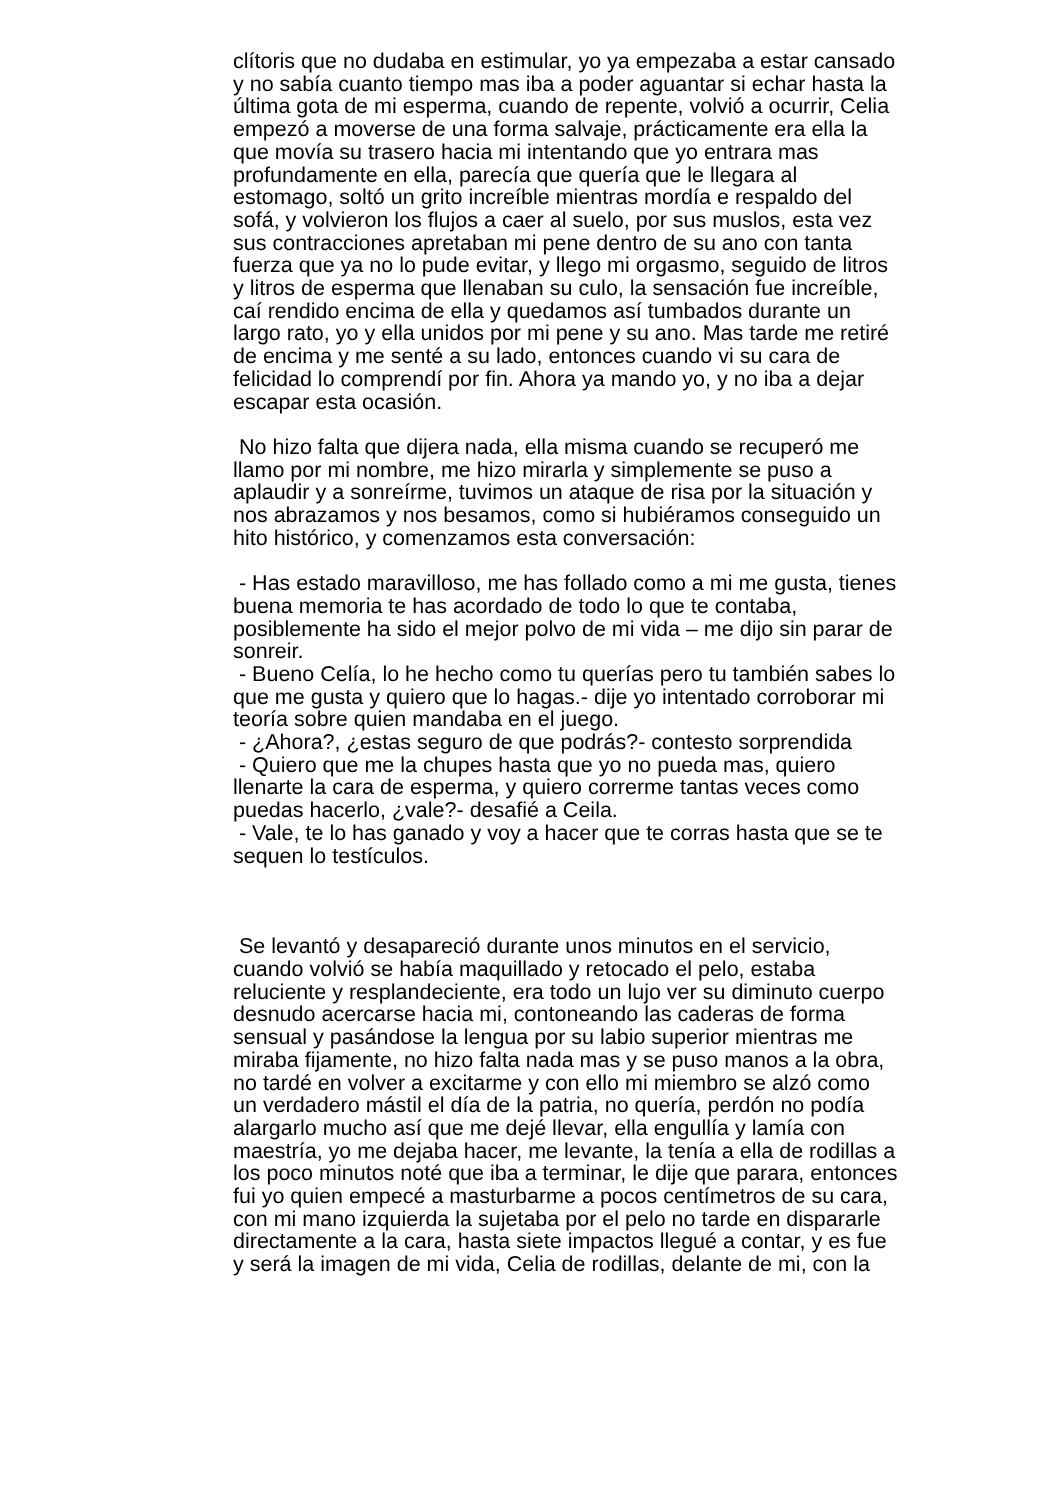clítoris que no dudaba en estimular, yo ya empezaba a estar cansado
y no sabía cuanto tiempo mas iba a poder aguantar si echar hasta la
última gota de mi esperma, cuando de repente, volvió a ocurrir, Celia
empezó a moverse de una forma salvaje, prácticamente era ella la
que movía su trasero hacia mi intentando que yo entrara mas
profundamente en ella, parecía que quería que le llegara al
estomago, soltó un grito increíble mientras mordía e respaldo del
sofá, y volvieron los flujos a caer al suelo, por sus muslos, esta vez
sus contracciones apretaban mi pene dentro de su ano con tanta
fuerza que ya no lo pude evitar, y llego mi orgasmo, seguido de litros
y litros de esperma que llenaban su culo, la sensación fue increíble,
caí rendido encima de ella y quedamos así tumbados durante un
largo rato, yo y ella unidos por mi pene y su ano. Mas tarde me retiré
de encima y me senté a su lado, entonces cuando vi su cara de
felicidad lo comprendí por fin. Ahora ya mando yo, y no iba a dejar
escapar esta ocasión.
No hizo falta que dijera nada, ella misma cuando se recuperó me
llamo por mi nombre, me hizo mirarla y simplemente se puso a
aplaudir y a sonreírme, tuvimos un ataque de risa por la situación y
nos abrazamos y nos besamos, como si hubiéramos conseguido un
hito histórico, y comenzamos esta conversación:
- Has estado maravilloso, me has follado como a mi me gusta, tienes
buena memoria te has acordado de todo lo que te contaba,
posiblemente ha sido el mejor polvo de mi vida – me dijo sin parar de
sonreir.
- Bueno Celía, lo he hecho como tu querías pero tu también sabes lo
que me gusta y quiero que lo hagas.- dije yo intentado corroborar mi
teoría sobre quien mandaba en el juego.
- ¿Ahora?, ¿estas seguro de que podrás?- contesto sorprendida
- Quiero que me la chupes hasta que yo no pueda mas, quiero
llenarte la cara de esperma, y quiero correrme tantas veces como
puedas hacerlo, ¿vale?- desafié a Ceila.
- Vale, te lo has ganado y voy a hacer que te corras hasta que se te
sequen lo testículos.
Se levantó y desapareció durante unos minutos en el servicio,
cuando volvió se había maquillado y retocado el pelo, estaba
reluciente y resplandeciente, era todo un lujo ver su diminuto cuerpo
desnudo acercarse hacia mi, contoneando las caderas de forma
sensual y pasándose la lengua por su labio superior mientras me
miraba fijamente, no hizo falta nada mas y se puso manos a la obra,
no tardé en volver a excitarme y con ello mi miembro se alzó como
un verdadero mástil el día de la patria, no quería, perdón no podía
alargarlo mucho así que me dejé llevar, ella engullía y lamía con
maestría, yo me dejaba hacer, me levante, la tenía a ella de rodillas a
los poco minutos noté que iba a terminar, le dije que parara, entonces
fui yo quien empecé a masturbarme a pocos centímetros de su cara,
con mi mano izquierda la sujetaba por el pelo no tarde en dispararle
directamente a la cara, hasta siete impactos llegué a contar, y es fue
y será la imagen de mi vida, Celia de rodillas, delante de mi, con la